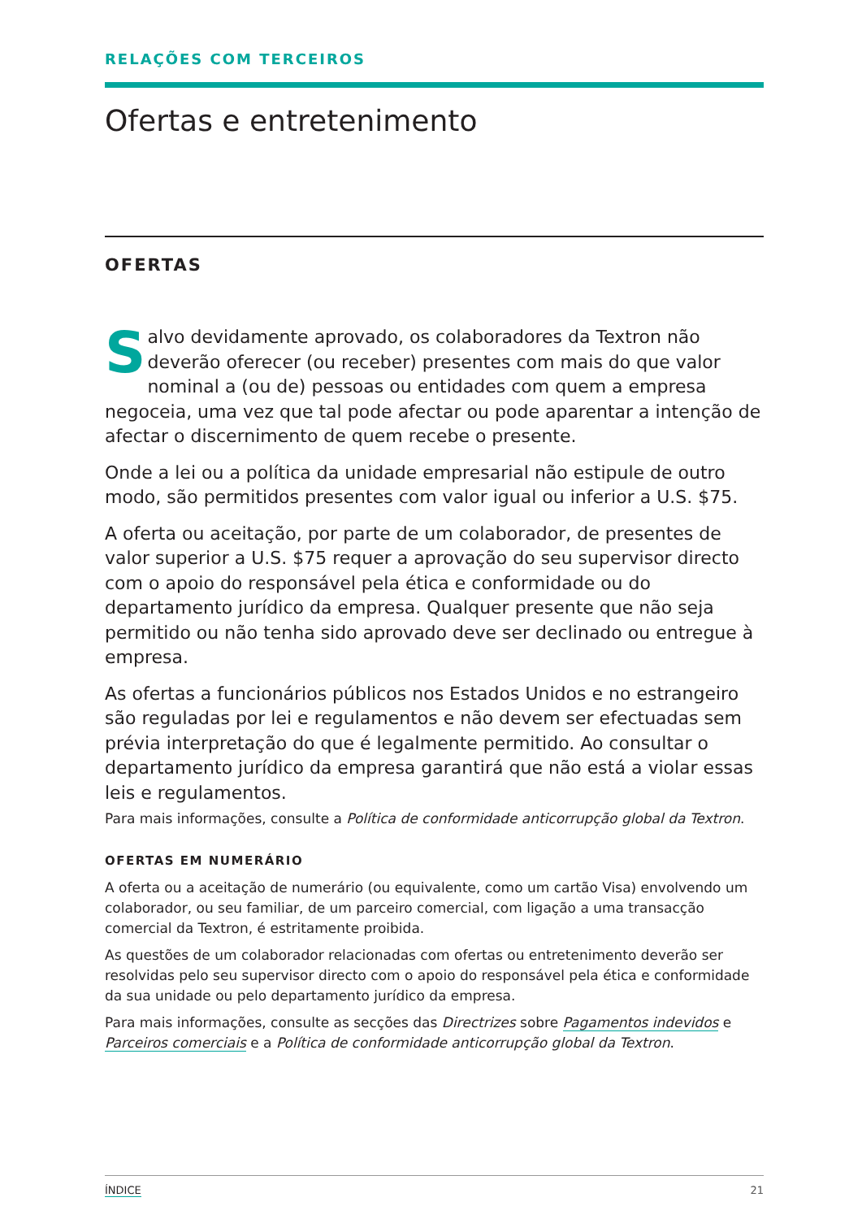RELAÇÕES COM TERCEIROS
Ofertas e entretenimento
OFERTAS
Salvo devidamente aprovado, os colaboradores da Textron não deverão oferecer (ou receber) presentes com mais do que valor nominal a (ou de) pessoas ou entidades com quem a empresa negoceia, uma vez que tal pode afectar ou pode aparentar a intenção de afectar o discernimento de quem recebe o presente.
Onde a lei ou a política da unidade empresarial não estipule de outro modo, são permitidos presentes com valor igual ou inferior a U.S. $75.
A oferta ou aceitação, por parte de um colaborador, de presentes de valor superior a U.S. $75 requer a aprovação do seu supervisor directo com o apoio do responsável pela ética e conformidade ou do departamento jurídico da empresa. Qualquer presente que não seja permitido ou não tenha sido aprovado deve ser declinado ou entregue à empresa.
As ofertas a funcionários públicos nos Estados Unidos e no estrangeiro são reguladas por lei e regulamentos e não devem ser efectuadas sem prévia interpretação do que é legalmente permitido. Ao consultar o departamento jurídico da empresa garantirá que não está a violar essas leis e regulamentos.
Para mais informações, consulte a Política de conformidade anticorrupção global da Textron.
OFERTAS EM NUMERÁRIO
A oferta ou a aceitação de numerário (ou equivalente, como um cartão Visa) envolvendo um colaborador, ou seu familiar, de um parceiro comercial, com ligação a uma transacção comercial da Textron, é estritamente proibida.
As questões de um colaborador relacionadas com ofertas ou entretenimento deverão ser resolvidas pelo seu supervisor directo com o apoio do responsável pela ética e conformidade da sua unidade ou pelo departamento jurídico da empresa.
Para mais informações, consulte as secções das Directrizes sobre Pagamentos indevidos e Parceiros comerciais e a Política de conformidade anticorrupção global da Textron.
ÍNDICE 21